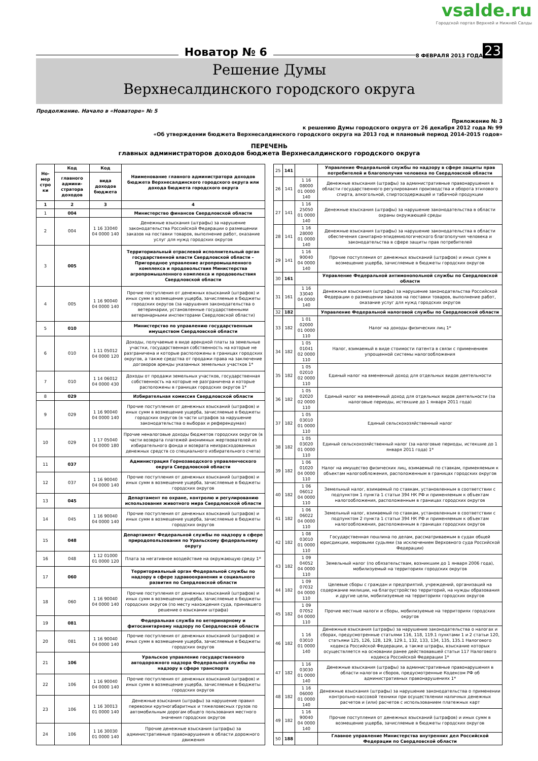vsalde.ru
Городской портал Верхней и Нижней Салды
Новатор № 6
8 ФЕВРАЛЯ 2013 ГОДА
23
Решение Думы
Верхнесалдинского городского округа
Продолжение. Начало в «Новаторе» № 5
Приложение № 3
к решению Думы городского округа от 26 декабря 2012 года № 99
«Об утверждении бюджета Верхнесалдинского городского округа на 2013 год и плановый период 2014-2015 годов»
ПЕРЕЧЕНЬ
главных администраторов доходов бюджета Верхнесалдинского городского округа
| Но-мер стро ки | Код | Код | Наименование главного администратора доходов бюджета Верхнесалдинского городского округа или дохода бюджета городского округа |
| --- | --- | --- | --- |
| | главного админи-стратора доходов | вида доходов бюджета | |
| 1 | 2 | 3 | 4 |
| 1 | 004 | | Министерство финансов Свердловской области |
| 2 | 004 | 1 16 33040 04 0000 140 | Денежные взыскания (штрафы) за нарушение законодательства Российской Федерации о размещении заказов на поставки товаров, выполнение работ, оказание услуг для нужд городских округов |
| 3 | 005 | | Территориальный отраслевой исполнительный орган государственной власти Свердловской области – Пригородное управление агропромышленного комплекса и продовольствия Министерства агропромышленного комплекса и продовольствия Свердловской области |
| 4 | 005 | 1 16 90040 04 0000 140 | Прочие поступления от денежных взысканий (штрафов) и иных сумм в возмещение ущерба, зачисляемые в бюджеты городских округов (за нарушения законодательства о ветеринарии, установленные государственными ветеринарными инспекторами Свердловской области) |
| 5 | 010 | | Министерство по управлению государственным имуществом Свердловской области |
| 6 | 010 | 1 11 05012 04 0000 120 | Доходы, получаемые в виде арендной платы за земельные участки, государственная собственность на которые не разграничена и которые расположены в границах городских округов, а также средства от продажи права на заключение договоров аренды указанных земельных участков 1* |
| 7 | 010 | 1 14 06012 04 0000 430 | Доходы от продажи земельных участков, государственная собственность на которые не разграничена и которые расположены в границах городских округов 1* |
| 8 | 029 | | Избирательная комиссия Свердловской области |
| 9 | 029 | 1 16 90040 04 0000 140 | Прочие поступления от денежных взысканий (штрафов) и иных сумм в возмещение ущерба, зачисляемые в бюджеты городских округов (в части штрафов за нарушение законодательства о выборах и референдумах) |
| 10 | 029 | 1 17 05040 04 0000 180 | Прочие неналоговые доходы бюджетов городских округов (в части возврата платежей анонимных жертвователей из избирательного фонда и возврата неизрасходованных денежных средств со специального избирательного счета) |
| 11 | 037 | | Администрация Горнозаводского управленческого округа Свердловской области |
| 12 | 037 | 1 16 90040 04 0000 140 | Прочие поступления от денежных взысканий (штрафов) и иных сумм в возмещение ущерба, зачисляемые в бюджеты городских округов |
| 13 | 045 | | Департамент по охране, контролю и регулированию использования животного мира Свердловской области |
| 14 | 045 | 1 16 90040 04 0000 140 | Прочие поступления от денежных взысканий (штрафов) и иных сумм в возмещение ущерба, зачисляемые в бюджеты городских округов |
| 15 | 048 | | Департамент Федеральной службы по надзору в сфере природопользования по Уральскому федеральному округу |
| 16 | 048 | 1 12 01000 01 0000 120 | Плата за негативное воздействие на окружающую среду 1* |
| 17 | 060 | | Территориальный орган Федеральной службы по надзору в сфере здравоохранения и социального развития по Свердловской области |
| 18 | 060 | 1 16 90040 04 0000 140 | Прочие поступления от денежных взысканий (штрафов) и иных сумм в возмещение ущерба, зачисляемые в бюджеты городских округов (по месту нахождения суда, принявшего решение о взыскании штрафа) |
| 19 | 081 | | Федеральная служба по ветеринарному и фитосанитарному надзору по Свердловской области |
| 20 | 081 | 1 16 90040 04 0000 140 | Прочие поступления от денежных взысканий (штрафов) и иных сумм в возмещение ущерба, зачисляемые в бюджеты городских округов |
| 21 | 106 | | Уральское управление государственного автодорожного надзора Федеральной службы по надзору в сфере транспорта |
| 22 | 106 | 1 16 90040 04 0000 140 | Прочие поступления от денежных взысканий (штрафов) и иных сумм в возмещение ущерба, зачисляемые в бюджеты городских округов |
| 23 | 106 | 1 16 30013 01 0000 140 | Денежные взыскания (штрафы) за нарушение правил перевозки крупногабаритных и тяжеловесных грузов по автомобильным дорогам общего пользования местного значения городских округов |
| 24 | 106 | 1 16 30030 01 0000 140 | Прочие денежные взыскания (штрафы) за административные правонарушения в области дорожного движения |
| 25 | 141 | | Управление Федеральной службы по надзору в сфере защиты прав потребителей и благополучия человека по Свердловской области |
| 26 | 141 | 1 16 08000 01 0000 140 | Денежные взыскания (штрафы) за административные правонарушения в области государственного регулирования производства и оборота этилового спирта, алкогольной, спиртосодержащей и табачной продукции |
| 27 | 141 | 1 16 25050 01 0000 140 | Денежные взыскания (штрафы) за нарушение законодательства в области охраны окружающей среды |
| 28 | 141 | 1 16 28000 01 0000 140 | Денежные взыскания (штрафы) за нарушение законодательства в области обеспечения санитарно-эпидемиологического благополучия человека и законодательства в сфере защиты прав потребителей |
| 29 | 141 | 1 16 90040 04 0000 140 | Прочие поступления от денежных взысканий (штрафов) и иных сумм в возмещение ущерба, зачисляемые в бюджеты городских округов |
| 30 | 161 | | Управление Федеральной антимонопольной службы по Свердловской области |
| 31 | 161 | 1 16 33040 04 0000 140 | Денежные взыскания (штрафы) за нарушение законодательства Российской Федерации о размещении заказов на поставки товаров, выполнение работ, оказание услуг для нужд городских округов |
| 32 | 182 | | Управление Федеральной налоговой службы по Свердловской области |
| 33 | 182 | 1 01 02000 01 0000 110 | Налог на доходы физических лиц 1* |
| 34 | 182 | 1 05 01041 02 0000 110 | Налог, взимаемый в виде стоимости патента в связи с применением упрощенной системы налогообложения |
| 35 | 182 | 1 05 02010 02 0000 110 | Единый налог на вмененный доход для отдельных видов деятельности |
| 36 | 182 | 1 05 02020 02 0000 110 | Единый налог на вмененный доход для отдельных видов деятельности (за налоговые периоды, истекшие до 1 января 2011 года) |
| 37 | 182 | 1 05 03010 01 0000 110 | Единый сельскохозяйственный налог |
| 38 | 182 | 1 05 03020 01 0000 110 | Единый сельскохозяйственный налог (за налоговые периоды, истекшие до 1 января 2011 года) 1* |
| 39 | 182 | 1 06 01020 04 0000 110 | Налог на имущество физических лиц, взимаемый по ставкам, применяемым к объектам налогообложения, расположенным в границах городских округов |
| 40 | 182 | 1 06 06012 04 0000 110 | Земельный налог, взимаемый по ставкам, установленным в соответствии с подпунктом 1 пункта 1 статьи 394 НК РФ и применяемым к объектам налогообложения, расположенным в границах городских округов |
| 41 | 182 | 1 06 06022 04 0000 110 | Земельный налог, взимаемый по ставкам, установленным в соответствии с подпунктом 2 пункта 1 статьи 394 НК РФ и применяемым к объектам налогообложения, расположенным в границах городских округов |
| 42 | 182 | 1 08 03010 01 0000 110 | Государственная пошлина по делам, рассматриваемым в судах общей юрисдикции, мировыми судьями (за исключением Верховного суда Российской Федерации) |
| 43 | 182 | 1 09 04052 04 0000 110 | Земельный налог (по обязательствам, возникшим до 1 января 2006 года), мобилизуемый на территориях городских округов |
| 44 | 182 | 1 09 07032 04 0000 110 | Целевые сборы с граждан и предприятий, учреждений, организаций на содержание милиции, на благоустройство территорий, на нужды образования и другие цели, мобилизуемые на территориях городских округов |
| 45 | 182 | 1 09 07052 04 0000 110 | Прочие местные налоги и сборы, мобилизуемые на территориях городских округов |
| 46 | 182 | 1 16 03010 01 0000 140 | Денежные взыскания (штрафы) за нарушение законодательства о налогах и сборах, предусмотренные статьями 116, 118, 119.1 пунктами 1 и 2 статьи 120, статьями 125, 126, 128, 129, 129.1, 132, 133, 134, 135, 135.1 Налогового кодекса Российской Федерации, а также штрафы, взыскание которых осуществляется на основании ранее действовавшей статьи 117 Налогового кодекса Российской Федерации 1* |
| 47 | 182 | 1 16 03030 01 0000 140 | Денежные взыскания (штрафы) за административные правонарушения в области налогов и сборов, предусмотренные Кодексом РФ об административных правонарушениях 1* |
| 48 | 182 | 1 16 06000 01 0000 140 | Денежные взыскания (штрафы) за нарушение законодательства о применении контрольно-кассовой техники при осуществлении наличных денежных расчетов и (или) расчетов с использованием платежных карт |
| 49 | 182 | 1 16 90040 04 0000 140 | Прочие поступления от денежных взысканий (штрафов) и иных сумм в возмещение ущерба, зачисляемые в бюджеты городских округов |
| 50 | 188 | | Главное управление Министерства внутренних дел Российской Федерации по Свердловской области |